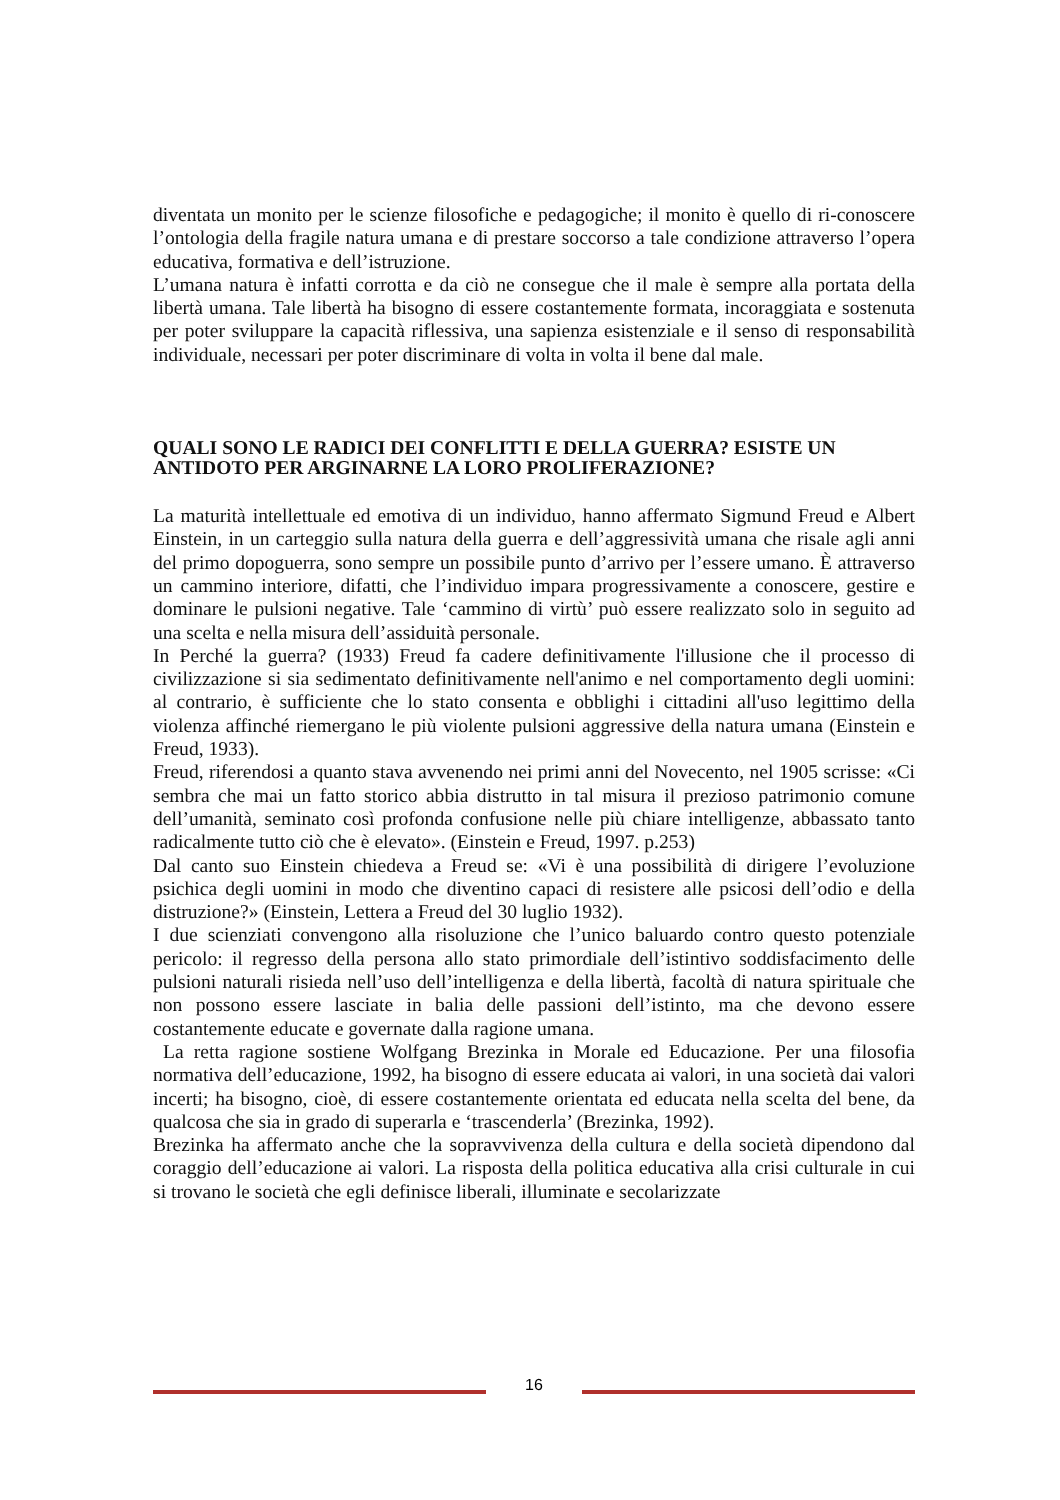diventata un monito per le scienze filosofiche e pedagogiche; il monito è quello di ri-conoscere l’ontologia della fragile natura umana e di prestare soccorso a tale condizione attraverso l’opera educativa, formativa e dell’istruzione.
L’umana natura è infatti corrotta e da ciò ne consegue che il male è sempre alla portata della libertà umana. Tale libertà ha bisogno di essere costantemente formata, incoraggiata e sostenuta per poter sviluppare la capacità riflessiva, una sapienza esistenziale e il senso di responsabilità individuale, necessari per poter discriminare di volta in volta il bene dal male.
QUALI SONO LE RADICI DEI CONFLITTI E DELLA GUERRA? ESISTE UN ANTIDOTO PER ARGINARNE LA LORO PROLIFERAZIONE?
La maturità intellettuale ed emotiva di un individuo, hanno affermato Sigmund Freud e Albert Einstein, in un carteggio sulla natura della guerra e dell’aggressività umana che risale agli anni del primo dopoguerra, sono sempre un possibile punto d’arrivo per l’essere umano. È attraverso un cammino interiore, difatti, che l’individuo impara progressivamente a conoscere, gestire e dominare le pulsioni negative. Tale ‘cammino di virtù’ può essere realizzato solo in seguito ad una scelta e nella misura dell’assiduità personale.
In Perché la guerra? (1933) Freud fa cadere definitivamente l'illusione che il processo di civilizzazione si sia sedimentato definitivamente nell'animo e nel comportamento degli uomini: al contrario, è sufficiente che lo stato consenta e obblighi i cittadini all'uso legittimo della violenza affinché riemergano le più violente pulsioni aggressive della natura umana (Einstein e Freud, 1933).
Freud, riferendosi a quanto stava avvenendo nei primi anni del Novecento, nel 1905 scrisse: «Ci sembra che mai un fatto storico abbia distrutto in tal misura il prezioso patrimonio comune dell’umanità, seminato così profonda confusione nelle più chiare intelligenze, abbassato tanto radicalmente tutto ciò che è elevato». (Einstein e Freud, 1997. p.253)
Dal canto suo Einstein chiedeva a Freud se: «Vi è una possibilità di dirigere l’evoluzione psichica degli uomini in modo che diventino capaci di resistere alle psicosi dell’odio e della distruzione?» (Einstein, Lettera a Freud del 30 luglio 1932).
I due scienziati convengono alla risoluzione che l’unico baluardo contro questo potenziale pericolo: il regresso della persona allo stato primordiale dell’istintivo soddisfacimento delle pulsioni naturali risieda nell’uso dell’intelligenza e della libertà, facoltà di natura spirituale che non possono essere lasciate in balia delle passioni dell’istinto, ma che devono essere costantemente educate e governate dalla ragione umana.
La retta ragione sostiene Wolfgang Brezinka in Morale ed Educazione. Per una filosofia normativa dell’educazione, 1992, ha bisogno di essere educata ai valori, in una società dai valori incerti; ha bisogno, cioè, di essere costantemente orientata ed educata nella scelta del bene, da qualcosa che sia in grado di superarla e ‘trascenderla’ (Brezinka, 1992).
Brezinka ha affermato anche che la sopravvivenza della cultura e della società dipendono dal coraggio dell’educazione ai valori. La risposta della politica educativa alla crisi culturale in cui si trovano le società che egli definisce liberali, illuminate e secolarizzate
16